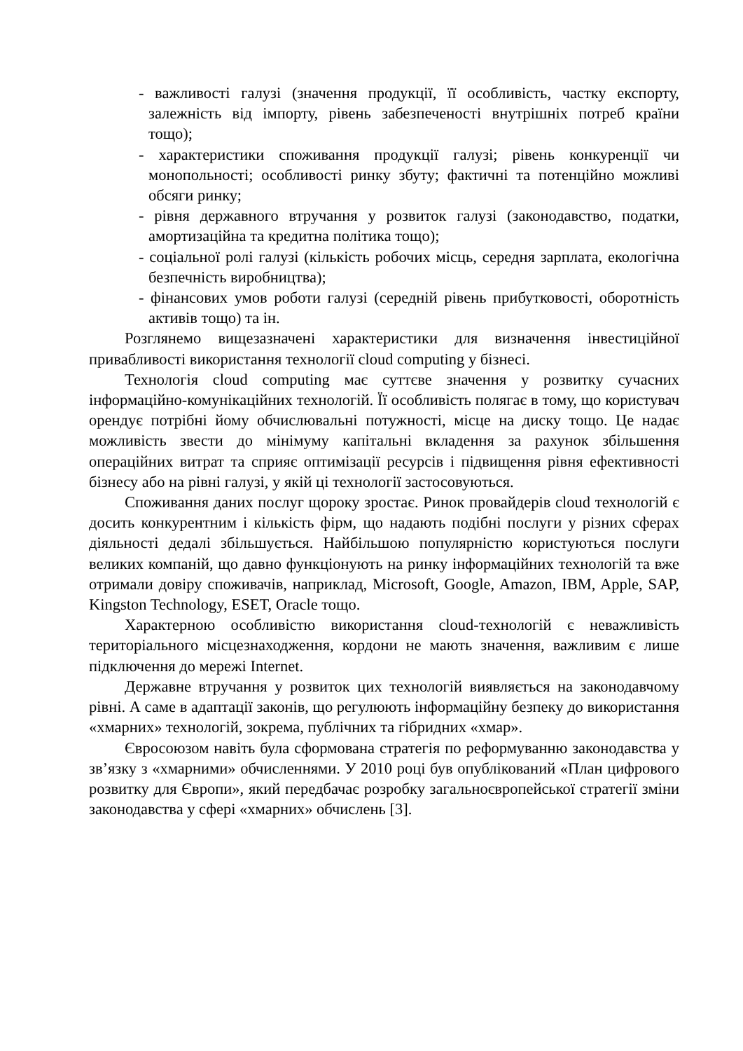- важливості галузі (значення продукції, її особливість, частку експорту, залежність від імпорту, рівень забезпеченості внутрішніх потреб країни тощо);
- характеристики споживання продукції галузі; рівень конкуренції чи монопольності; особливості ринку збуту; фактичні та потенційно можливі обсяги ринку;
- рівня державного втручання у розвиток галузі (законодавство, податки, амортизаційна та кредитна політика тощо);
- соціальної ролі галузі (кількість робочих місць, середня зарплата, екологічна безпечність виробництва);
- фінансових умов роботи галузі (середній рівень прибутковості, оборотність активів тощо) та ін.
Розглянемо вищезазначені характеристики для визначення інвестиційної привабливості використання технології cloud computing у бізнесі.
Технологія cloud computing має суттєве значення у розвитку сучасних інформаційно-комунікаційних технологій. Її особливість полягає в тому, що користувач орендує потрібні йому обчислювальні потужності, місце на диску тощо. Це надає можливість звести до мінімуму капітальні вкладення за рахунок збільшення операційних витрат та сприяє оптимізації ресурсів і підвищення рівня ефективності бізнесу або на рівні галузі, у якій ці технології застосовуються.
Споживання даних послуг щороку зростає. Ринок провайдерів cloud технологій є досить конкурентним і кількість фірм, що надають подібні послуги у різних сферах діяльності дедалі збільшується. Найбільшою популярністю користуються послуги великих компаній, що давно функціонують на ринку інформаційних технологій та вже отримали довіру споживачів, наприклад, Microsoft, Google, Amazon, IBM, Apple, SAP, Kingston Technology, ESET, Oracle тощо.
Характерною особливістю використання cloud-технологій є неважливість територіального місцезнаходження, кордони не мають значення, важливим є лише підключення до мережі Internet.
Державне втручання у розвиток цих технологій виявляється на законодавчому рівні. А саме в адаптації законів, що регулюють інформаційну безпеку до використання «хмарних» технологій, зокрема, публічних та гібридних «хмар».
Євросоюзом навіть була сформована стратегія по реформуванню законодавства у зв’язку з «хмарними» обчисленнями. У 2010 році був опублікований «План цифрового розвитку для Європи», який передбачає розробку загальноєвропейської стратегії зміни законодавства у сфері «хмарних» обчислень [3].